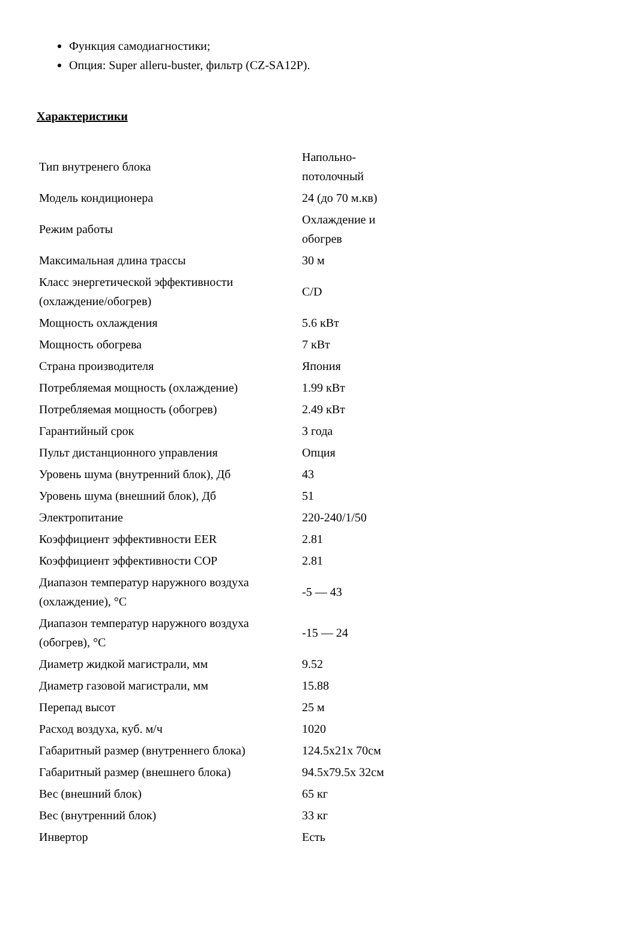Функция самодиагностики;
Опция: Super alleru-buster, фильтр (CZ-SA12P).
Характеристики
| Тип внутренего блока | Напольно-потолочный |
| Модель кондиционера | 24 (до 70 м.кв) |
| Режим работы | Охлаждение и обогрев |
| Максимальная длина трассы | 30 м |
| Класс энергетической эффективности (охлаждение/обогрев) | C/D |
| Мощность охлаждения | 5.6 кВт |
| Мощность обогрева | 7 кВт |
| Страна производителя | Япония |
| Потребляемая мощность (охлаждение) | 1.99 кВт |
| Потребляемая мощность (обогрев) | 2.49 кВт |
| Гарантийный срок | 3 года |
| Пульт дистанционного управления | Опция |
| Уровень шума (внутренний блок), Дб | 43 |
| Уровень шума (внешний блок), Дб | 51 |
| Электропитание | 220-240/1/50 |
| Коэффициент эффективности EER | 2.81 |
| Коэффициент эффективности COP | 2.81 |
| Диапазон температур наружного воздуха (охлаждение), °C | -5 — 43 |
| Диапазон температур наружного воздуха (обогрев), °C | -15 — 24 |
| Диаметр жидкой магистрали, мм | 9.52 |
| Диаметр газовой магистрали, мм | 15.88 |
| Перепад высот | 25 м |
| Расход воздуха, куб. м/ч | 1020 |
| Габаритный размер (внутреннего блока) | 124.5x21x 70см |
| Габаритный размер (внешнего блока) | 94.5x79.5x 32см |
| Вес (внешний блок) | 65 кг |
| Вес (внутренний блок) | 33 кг |
| Инвертор | Есть |